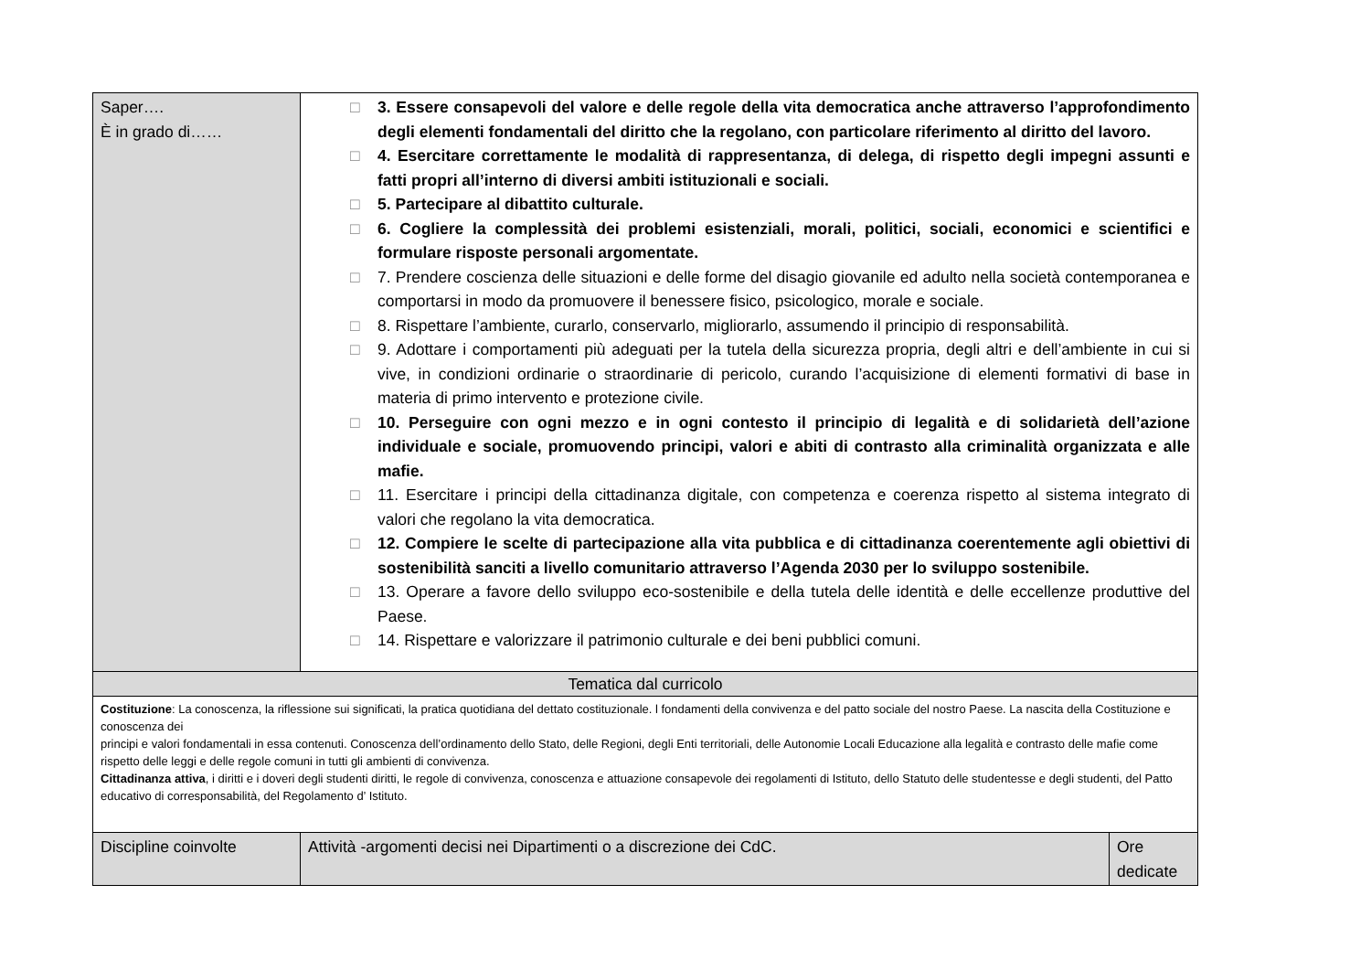| Saper…. È in grado di…… | □ 3. Essere consapevoli del valore e delle regole della vita democratica anche attraverso l’approfondimento degli elementi fondamentali del diritto che la regolano, con particolare riferimento al diritto del lavoro. □ 4. Esercitare correttamente le modalità di rappresentanza, di delega, di rispetto degli impegni assunti e fatti propri all’interno di diversi ambiti istituzionali e sociali. □ 5. Partecipare al dibattito culturale. □ 6. Cogliere la complessità dei problemi esistenziali, morali, politici, sociali, economici e scientifici e formulare risposte personali argomentate. □ 7. Prendere coscienza delle situazioni e delle forme del disagio giovanile ed adulto nella società contemporanea e comportarsi in modo da promuovere il benessere fisico, psicologico, morale e sociale. □ 8. Rispettare l’ambiente, curarlo, conservarlo, migliorarlo, assumendo il principio di responsabilità. □ 9. Adottare i comportamenti più adeguati per la tutela della sicurezza propria, degli altri e dell’ambiente in cui si vive, in condizioni ordinarie o straordinarie di pericolo, curando l’acquisizione di elementi formativi di base in materia di primo intervento e protezione civile. □ 10. Perseguire con ogni mezzo e in ogni contesto il principio di legalità e di solidarietà dell’azione individuale e sociale, promuovendo principi, valori e abiti di contrasto alla criminalità organizzata e alle mafie. □ 11. Esercitare i principi della cittadinanza digitale, con competenza e coerenza rispetto al sistema integrato di valori che regolano la vita democratica. □ 12. Compiere le scelte di partecipazione alla vita pubblica e di cittadinanza coerentemente agli obiettivi di sostenibilità sanciti a livello comunitario attraverso l’Agenda 2030 per lo sviluppo sostenibile. □ 13. Operare a favore dello sviluppo eco-sostenibile e della tutela delle identità e delle eccellenze produttive del Paese. □ 14. Rispettare e valorizzare il patrimonio culturale e dei beni pubblici comuni. | |
| Tematica dal curricolo | | |
| Costituzione : La conoscenza, la riflessione sui significati, la pratica quotidiana del dettato costituzionale. l fondamenti della convivenza e del patto sociale del nostro Paese. La nascita della Costituzione e conoscenza dei principi e valori fondamentali in essa contenuti. Conoscenza dell’ordinamento dello Stato, delle Regioni, degli Enti territoriali, delle Autonomie Locali Educazione alla legalità e contrasto delle mafie come rispetto delle leggi e delle regole comuni in tutti gli ambienti di convivenza. Cittadinanza attiva , i diritti e i doveri degli studenti diritti, le regole di convivenza, conoscenza e attuazione consapevole dei regolamenti di Istituto, dello Statuto delle studentesse e degli studenti, del Patto educativo di corresponsabilità, del Regolamento d’ Istituto. | | |
| Discipline coinvolte | Attività -argomenti decisi nei Dipartimenti o a discrezione dei CdC. | Ore dedicate |